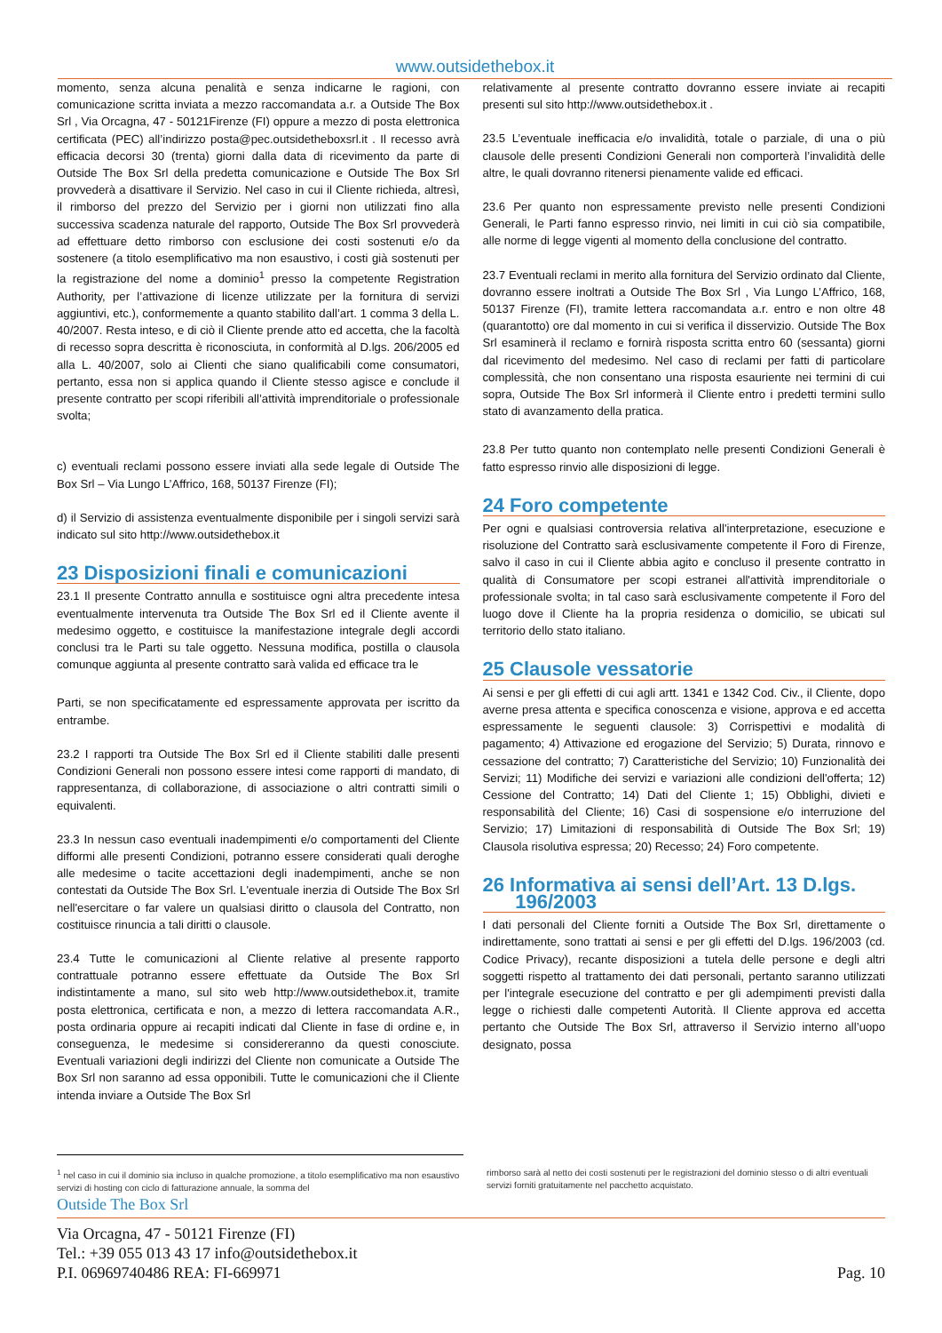www.outsidethebox.it
momento, senza alcuna penalità e senza indicarne le ragioni, con comunicazione scritta inviata a mezzo raccomandata a.r. a Outside The Box Srl , Via Orcagna, 47 - 50121Firenze (FI) oppure a mezzo di posta elettronica certificata (PEC) all’indirizzo posta@pec.outsidetheboxsrl.it . Il recesso avrà efficacia decorsi 30 (trenta) giorni dalla data di ricevimento da parte di Outside The Box Srl della predetta comunicazione e Outside The Box Srl provvederà a disattivare il Servizio. Nel caso in cui il Cliente richieda, altresì, il rimborso del prezzo del Servizio per i giorni non utilizzati fino alla successiva scadenza naturale del rapporto, Outside The Box Srl provvederà ad effettuare detto rimborso con esclusione dei costi sostenuti e/o da sostenere (a titolo esemplificativo ma non esaustivo, i costi già sostenuti per la registrazione del nome a dominio<sup>1</sup> presso la competente Registration Authority, per l’attivazione di licenze utilizzate per la fornitura di servizi aggiuntivi, etc.), conformemente a quanto stabilito dall’art. 1 comma 3 della L. 40/2007. Resta inteso, e di ciò il Cliente prende atto ed accetta, che la facoltà di recesso sopra descritta è riconosciuta, in conformità al D.lgs. 206/2005 ed alla L. 40/2007, solo ai Clienti che siano qualificabili come consumatori, pertanto, essa non si applica quando il Cliente stesso agisce e conclude il presente contratto per scopi riferibili all’attività imprenditoriale o professionale svolta;
c) eventuali reclami possono essere inviati alla sede legale di Outside The Box Srl – Via Lungo L’Affrico, 168, 50137 Firenze (FI);
d) il Servizio di assistenza eventualmente disponibile per i singoli servizi sarà indicato sul sito http://www.outsidethebox.it
23 Disposizioni finali e comunicazioni
23.1 Il presente Contratto annulla e sostituisce ogni altra precedente intesa eventualmente intervenuta tra Outside The Box Srl ed il Cliente avente il medesimo oggetto, e costituisce la manifestazione integrale degli accordi conclusi tra le Parti su tale oggetto. Nessuna modifica, postilla o clausola comunque aggiunta al presente contratto sarà valida ed efficace tra le
Parti, se non specificatamente ed espressamente approvata per iscritto da entrambe.
23.2 I rapporti tra Outside The Box Srl ed il Cliente stabiliti dalle presenti Condizioni Generali non possono essere intesi come rapporti di mandato, di rappresentanza, di collaborazione, di associazione o altri contratti simili o equivalenti.
23.3 In nessun caso eventuali inadempimenti e/o comportamenti del Cliente difformi alle presenti Condizioni, potranno essere considerati quali deroghe alle medesime o tacite accettazioni degli inadempimenti, anche se non contestati da Outside The Box Srl. L'eventuale inerzia di Outside The Box Srl nell'esercitare o far valere un qualsiasi diritto o clausola del Contratto, non costituisce rinuncia a tali diritti o clausole.
23.4 Tutte le comunicazioni al Cliente relative al presente rapporto contrattuale potranno essere effettuate da Outside The Box Srl indistintamente a mano, sul sito web http://www.outsidethebox.it, tramite posta elettronica, certificata e non, a mezzo di lettera raccomandata A.R., posta ordinaria oppure ai recapiti indicati dal Cliente in fase di ordine e, in conseguenza, le medesime si considereranno da questi conosciute. Eventuali variazioni degli indirizzi del Cliente non comunicate a Outside The Box Srl non saranno ad essa opponibili. Tutte le comunicazioni che il Cliente intenda inviare a Outside The Box Srl
relativamente al presente contratto dovranno essere inviate ai recapiti presenti sul sito http://www.outsidethebox.it .
23.5 L’eventuale inefficacia e/o invalidità, totale o parziale, di una o più clausole delle presenti Condizioni Generali non comporterà l’invalidità delle altre, le quali dovranno ritenersi pienamente valide ed efficaci.
23.6 Per quanto non espressamente previsto nelle presenti Condizioni Generali, le Parti fanno espresso rinvio, nei limiti in cui ciò sia compatibile, alle norme di legge vigenti al momento della conclusione del contratto.
23.7 Eventuali reclami in merito alla fornitura del Servizio ordinato dal Cliente, dovranno essere inoltrati a Outside The Box Srl , Via Lungo L’Affrico, 168, 50137 Firenze (FI), tramite lettera raccomandata a.r. entro e non oltre 48 (quarantotto) ore dal momento in cui si verifica il disservizio. Outside The Box Srl esaminerà il reclamo e fornirà risposta scritta entro 60 (sessanta) giorni dal ricevimento del medesimo. Nel caso di reclami per fatti di particolare complessità, che non consentano una risposta esauriente nei termini di cui sopra, Outside The Box Srl informerà il Cliente entro i predetti termini sullo stato di avanzamento della pratica.
23.8 Per tutto quanto non contemplato nelle presenti Condizioni Generali è fatto espresso rinvio alle disposizioni di legge.
24 Foro competente
Per ogni e qualsiasi controversia relativa all'interpretazione, esecuzione e risoluzione del Contratto sarà esclusivamente competente il Foro di Firenze, salvo il caso in cui il Cliente abbia agito e concluso il presente contratto in qualità di Consumatore per scopi estranei all'attività imprenditoriale o professionale svolta; in tal caso sarà esclusivamente competente il Foro del luogo dove il Cliente ha la propria residenza o domicilio, se ubicati sul territorio dello stato italiano.
25 Clausole vessatorie
Ai sensi e per gli effetti di cui agli artt. 1341 e 1342 Cod. Civ., il Cliente, dopo averne presa attenta e specifica conoscenza e visione, approva e ed accetta espressamente le seguenti clausole: 3) Corrispettivi e modalità di pagamento; 4) Attivazione ed erogazione del Servizio; 5) Durata, rinnovo e cessazione del contratto; 7) Caratteristiche del Servizio; 10) Funzionalità dei Servizi; 11) Modifiche dei servizi e variazioni alle condizioni dell'offerta; 12) Cessione del Contratto; 14) Dati del Cliente 1; 15) Obblighi, divieti e responsabilità del Cliente; 16) Casi di sospensione e/o interruzione del Servizio; 17) Limitazioni di responsabilità di Outside The Box Srl; 19) Clausola risolutiva espressa; 20) Recesso; 24) Foro competente.
26 Informativa ai sensi dell’Art. 13 D.lgs.
196/2003
I dati personali del Cliente forniti a Outside The Box Srl, direttamente o indirettamente, sono trattati ai sensi e per gli effetti del D.lgs. 196/2003 (cd. Codice Privacy), recante disposizioni a tutela delle persone e degli altri soggetti rispetto al trattamento dei dati personali, pertanto saranno utilizzati per l'integrale esecuzione del contratto e per gli adempimenti previsti dalla legge o richiesti dalle competenti Autorità. Il Cliente approva ed accetta pertanto che Outside The Box Srl, attraverso il Servizio interno all’uopo designato, possa
<sup>1</sup> nel caso in cui il dominio sia incluso in qualche promozione, a titolo esemplificativo ma non esaustivo servizi di hosting con ciclo di fatturazione annuale, la somma del
rimborso sarà al netto dei costi sostenuti per le registrazioni del dominio stesso o di altri eventuali servizi forniti gratuitamente nel pacchetto acquistato.
Outside The Box Srl
Via Orcagna, 47 - 50121 Firenze (FI)
Tel.: +39 055 013 43 17 info@outsidethebox.it
P.I. 06969740486 REA: FI-669971 Pag. 10